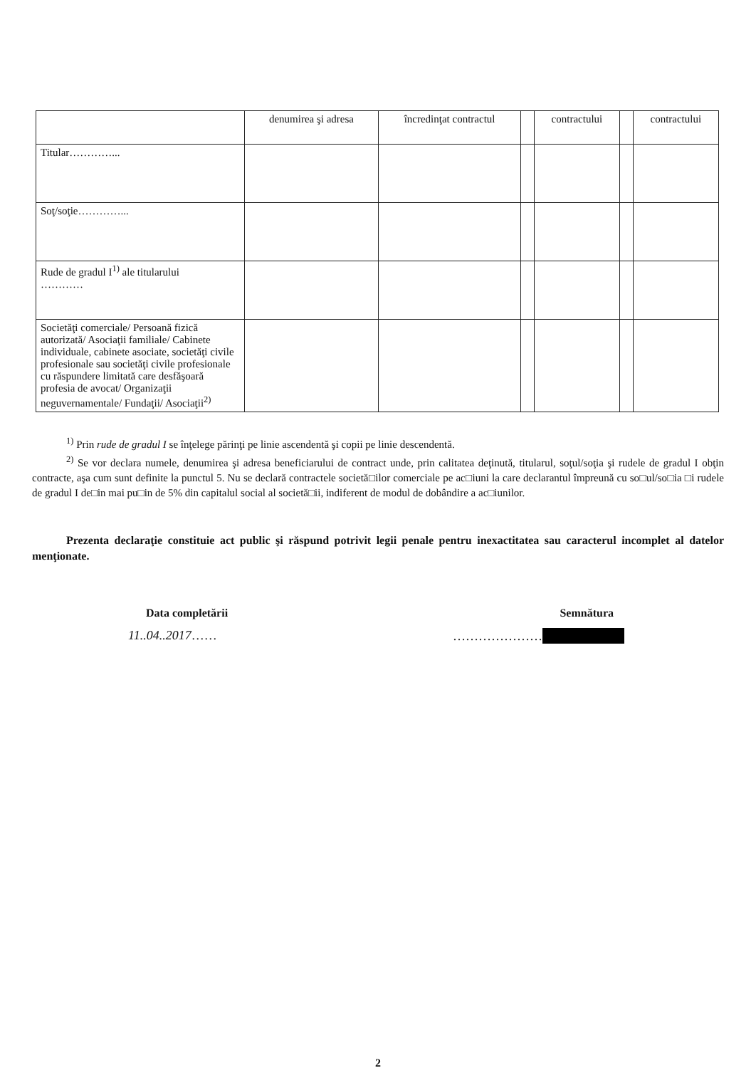| | denumirea şi adresa | încredinţat contractul | | contractului | | contractului |
| Titular…………... | | | | | | |
| Soţ/soţie…………... | | | | | | |
| Rude de gradul I<sup>1)</sup> ale titularului ………… | | | | | | |
| Societăţi comerciale/ Persoană fizică autorizată/ Asociaţii familiale/ Cabinete individuale, cabinete asociate, societăţi civile profesionale sau societăţi civile profesionale cu răspundere limitată care desfăşoară profesia de avocat/ Organizaţii neguvernamentale/ Fundaţii/ Asociaţii<sup>2)</sup> | | | | | | |
<sup>1)</sup> Prin rude de gradul I se înţelege părinţi pe linie ascendentă şi copii pe linie descendentă.
<sup>2)</sup> Se vor declara numele, denumirea şi adresa beneficiarului de contract unde, prin calitatea deţinută, titularul, soţul/soţia şi rudele de gradul I obţin contracte, aşa cum sunt definite la punctul 5. Nu se declară contractele societă□ilor comerciale pe ac□iuni la care declarantul împreună cu so□ul/so□ia □i rudele de gradul I de□in mai pu□in de 5% din capitalul social al societă□ii, indiferent de modul de dobândire a ac□iunilor.
Prezenta declaraţie constituie act public şi răspund potrivit legii penale pentru inexactitatea sau caracterul incomplet al datelor menţionate.
Data completării Semnătura
11..04..2017…… …………………
2